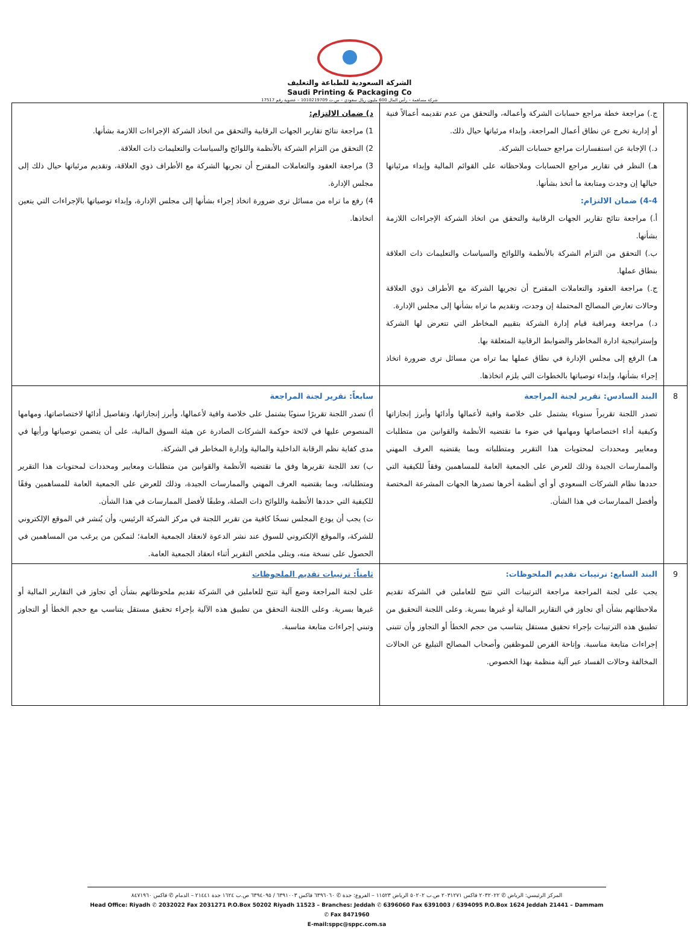الشركة السعودية للطباعة والتغليف
Saudi Printing & Packaging Co
شركة مساهمة – رأس المال 600 مليون ريال سعودي – س.ت 1010219709 – عضوية رقم 17517
| | ج.) مراجعة خطة مراجع حسابات الشركة وأعماله، والتحقق من عدم تقديمه أعمالاً فنية أو إدارية تخرج عن نطاق أعمال المراجعة، وإبداء مرئياتها حيال ذلك. د.) الإجابة عن استفسارات مراجع حسابات الشركة. هـ) النظر في تقارير مراجع الحسابات وملاحظاته على القوائم المالية وإبداء مرئياتها حيالها إن وجدت ومتابعة ما أتخذ بشأنها. 4-4) ضمان الالتزام: أ.) مراجعة نتائج تقارير الجهات الرقابية والتحقق من اتخاذ الشركة الإجراءات اللازمة بشأنها. ب.) التحقق من التزام الشركة بالأنظمة واللوائح والسياسات والتعليمات ذات العلاقة بنطاق عملها. ج.) مراجعة العقود والتعاملات المقترح أن تجريها الشركة مع الأطراف ذوي العلاقة وحالات تعارض المصالح المحتملة إن وجدت، وتقديم ما تراه بشأنها إلى مجلس الإدارة. د.) مراجعة ومراقبة قيام إدارة الشركة بتقييم المخاطر التي تتعرض لها الشركة وإستراتيجية ادارة المخاطر والضوابط الرقابية المتعلقة بها. هـ) الرفع إلى مجلس الإدارة في نطاق عملها بما تراه من مسائل ترى ضرورة اتخاذ إجراء بشأنها، وإبداء توصياتها بالخطوات التي يلزم اتخاذها. | د) ضمان الالتزام: 1) مراجعة نتائج تقارير الجهات الرقابية والتحقق من اتخاذ الشركة الإجراءات اللازمة بشأنها. 2) التحقق من التزام الشركة بالأنظمة واللوائح والسياسات والتعليمات ذات العلاقة. 3) مراجعة العقود والتعاملات المقترح أن تجريها الشركة مع الأطراف ذوي العلاقة، وتقديم مرئياتها حيال ذلك إلى مجلس الإدارة. 4) رفع ما تراه من مسائل ترى ضرورة اتخاذ إجراء بشأنها إلى مجلس الإدارة، وإبداء توصياتها بالإجراءات التي يتعين اتخاذها. |
| 8 | البند السادس: تقرير لجنة المراجعة تصدر اللجنة تقريراً سنوياء يشتمل على خلاصة وافية لأعمالها وأدائها وأبرز إنجازاتها وكيفية أداء اختصاصاتها ومهامها في ضوء ما تقتضيه الأنظمة والقوانين من متطلبات ومعايير ومحددات لمحتويات هذا التقرير ومتطلباته وبما يقتضيه العرف المهني والممارسات الجيدة وذلك للعرض على الجمعية العامة للمساهمين وفقاً للكيفية التي حددها نظام الشركات السعودي أو أي أنظمة أخرها تصدرها الجهات المشرعة المختصة وأفضل الممارسات في هذا الشأن. | سابعاً: تقرير لجنة المراجعة أ) تصدر اللجنة تقريرًا سنويًا يشتمل على خلاصة وافية لأعمالها، وأبرز إنجازاتها، وتفاصيل أدائها لاختصاصاتها، ومهامها المنصوص عليها في لائحة حوكمة الشركات الصادرة عن هيئة السوق المالية، على أن يتضمن توصياتها ورأيها في مدى كفاية نظم الرقابة الداخلية والمالية وإدارة المخاطر في الشركة. ب) تعد اللجنة تقريرها وفق ما تقتضيه الأنظمة والقوانين من متطلبات ومعايير ومحددات لمحتويات هذا التقرير ومتطلباته، وبما يقتضيه العرف المهني والممارسات الجيدة، وذلك للعرض على الجمعية العامة للمساهمين وفقًا للكيفية التي حددها الأنظمة واللوائح ذات الصلة، وطبقًا لأفضل الممارسات في هذا الشأن. ت) يجب أن يودع المجلس نسخًا كافية من تقرير اللجنة في مركز الشركة الرئيس، وأن يُنشر في الموقع الإلكتروني للشركة، والموقع الإلكتروني للسوق عند نشر الدعوة لانعقاد الجمعية العامة؛ لتمكين من يرغب من المساهمين في الحصول على نسخة منه، ويتلى ملخص التقرير أثناء انعقاد الجمعية العامة. |
| 9 | البند السابع: ترتيبات تقديم الملحوظات: يجب على لجنة المراجعة مراجعة الترتيبات التي تتيح للعاملين في الشركة تقديم ملاحظاتهم بشأن أي تجاوز في التقارير المالية أو غيرها بسرية. وعلى اللجنة التحقيق من تطبيق هذه الترتيبات بإجراء تحقيق مستقل يتناسب من حجم الخطأ أو التجاوز وأن تتبنى إجراءات متابعة مناسبة. وإتاحة الفرص للموظفين وأصحاب المصالح التبليغ عن الحالات المخالفة وحالات الفساد عبر آلية منظمة بهذا الخصوص. | ثامناً: ترتيبات تقديم الملحوظات على لجنة المراجعة وضع آلية تتيح للعاملين في الشركة تقديم ملحوظاتهم بشأن أي تجاوز في التقارير المالية أو غيرها بسرية. وعلى اللجنة التحقق من تطبيق هذه الآلية بإجراء تحقيق مستقل يتناسب مع حجم الخطأ أو التجاوز وتبني إجراءات متابعة مناسبة. |
المركز الرئيسي: الرياض ✆ ٢٠٣٢٠٢٢ فاكس ٢٠٣١٢٧١ ص.ب ٥٠٢٠٢ الرياض ١١٥٢٣ – الفروع: جدة ✆ ٦٣٩٦٠٦٠ فاكس ٦٣٩١٠٠٣ / ٦٣٩٤٠٩٥ ص.ب ١٦٢٤ جدة ٢١٤٤١ – الدمام ✆ فاكس ٨٤٧١٩٦٠
Head Office: Riyadh ✆ 2032022 Fax 2031271 P.O.Box 50202 Riyadh 11523 – Branches: Jeddah ✆ 6396060 Fax 6391003 / 6394095 P.O.Box 1624 Jeddah 21441 – Dammam ✆ Fax 8471960
E-mail:sppc@sppc.com.sa